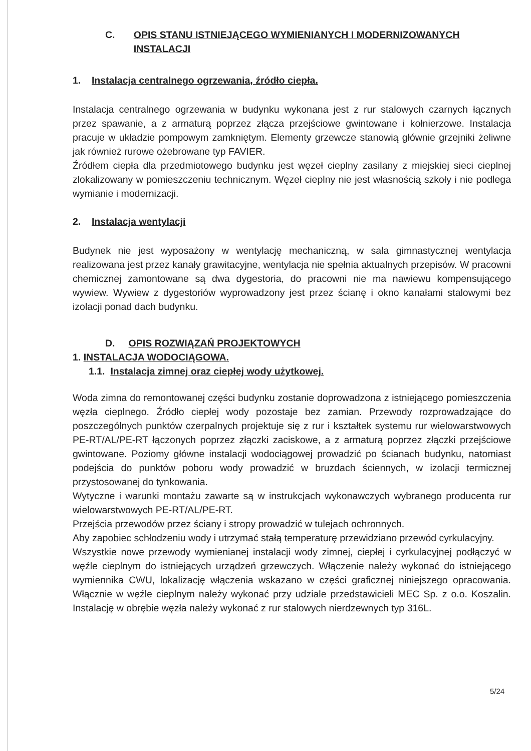C. OPIS STANU ISTNIEJĄCEGO WYMIENIANYCH I MODERNIZOWANYCH INSTALACJI
1. Instalacja centralnego ogrzewania, źródło ciepła.
Instalacja centralnego ogrzewania w budynku wykonana jest z rur stalowych czarnych łącznych przez spawanie, a z armaturą poprzez złącza przejściowe gwintowane i kołnierzowe. Instalacja pracuje w układzie pompowym zamkniętym. Elementy grzewcze stanowią głównie grzejniki żeliwne jak również rurowe ożebrowane typ FAVIER.
Źródłem ciepła dla przedmiotowego budynku jest węzeł cieplny zasilany z miejskiej sieci cieplnej zlokalizowany w pomieszczeniu technicznym. Węzeł cieplny nie jest własnością szkoły i nie podlega wymianie i modernizacji.
2. Instalacja wentylacji
Budynek nie jest wyposażony w wentylację mechaniczną, w sala gimnastycznej wentylacja realizowana jest przez kanały grawitacyjne, wentylacja nie spełnia aktualnych przepisów. W pracowni chemicznej zamontowane są dwa dygestoria, do pracowni nie ma nawiewu kompensującego wywiew. Wywiew z dygestoriów wyprowadzony jest przez ścianę i okno kanałami stalowymi bez izolacji ponad dach budynku.
D. OPIS ROZWIĄZAŃ PROJEKTOWYCH
1. INSTALACJA WODOCIĄGOWA.
1.1. Instalacja zimnej oraz ciepłej wody użytkowej.
Woda zimna do remontowanej części budynku zostanie doprowadzona z istniejącego pomieszczenia węzła cieplnego. Źródło ciepłej wody pozostaje bez zamian. Przewody rozprowadzające do poszczególnych punktów czerpalnych projektuje się z rur i kształtek systemu rur wielowarstwowych PE-RT/AL/PE-RT łączonych poprzez złączki zaciskowe, a z armaturą poprzez złączki przejściowe gwintowane. Poziomy główne instalacji wodociągowej prowadzić po ścianach budynku, natomiast podejścia do punktów poboru wody prowadzić w bruzdach ściennych, w izolacji termicznej przystosowanej do tynkowania.
Wytyczne i warunki montażu zawarte są w instrukcjach wykonawczych wybranego producenta rur wielowarstwowych PE-RT/AL/PE-RT.
Przejścia przewodów przez ściany i stropy prowadzić w tulejach ochronnych.
Aby zapobiec schłodzeniu wody i utrzymać stałą temperaturę przewidziano przewód cyrkulacyjny.
Wszystkie nowe przewody wymienianej instalacji wody zimnej, ciepłej i cyrkulacyjnej podłączyć w węźle cieplnym do istniejących urządzeń grzewczych. Włączenie należy wykonać do istniejącego wymiennika CWU, lokalizację włączenia wskazano w części graficznej niniejszego opracowania. Włącznie w węźle cieplnym należy wykonać przy udziale przedstawicieli MEC Sp. z o.o. Koszalin. Instalację w obrębie węzła należy wykonać z rur stalowych nierdzewnych typ 316L.
5/24